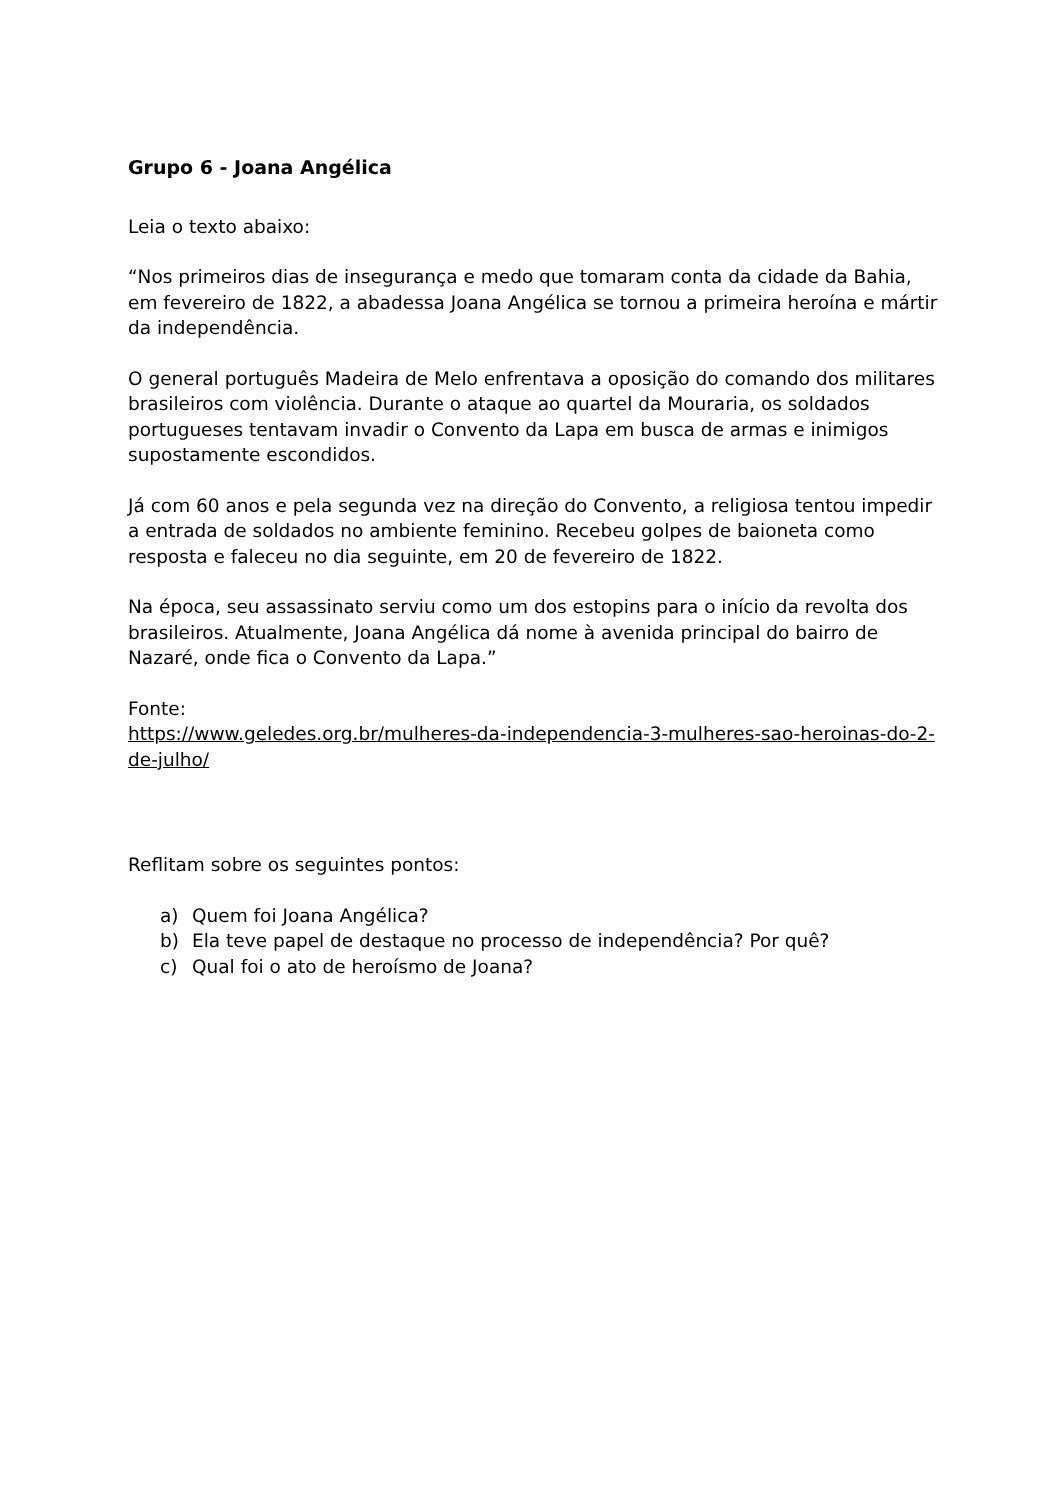Grupo 6 - Joana Angélica
Leia o texto abaixo:
“Nos primeiros dias de insegurança e medo que tomaram conta da cidade da Bahia, em fevereiro de 1822, a abadessa Joana Angélica se tornou a primeira heroína e mártir da independência.
O general português Madeira de Melo enfrentava a oposição do comando dos militares brasileiros com violência. Durante o ataque ao quartel da Mouraria, os soldados portugueses tentavam invadir o Convento da Lapa em busca de armas e inimigos supostamente escondidos.
Já com 60 anos e pela segunda vez na direção do Convento, a religiosa tentou impedir a entrada de soldados no ambiente feminino. Recebeu golpes de baioneta como resposta e faleceu no dia seguinte, em 20 de fevereiro de 1822.
Na época, seu assassinato serviu como um dos estopins para o início da revolta dos brasileiros. Atualmente, Joana Angélica dá nome à avenida principal do bairro de Nazaré, onde fica o Convento da Lapa.”
Fonte:
https://www.geledes.org.br/mulheres-da-independencia-3-mulheres-sao-heroinas-do-2-de-julho/
Reflitam sobre os seguintes pontos:
a) Quem foi Joana Angélica?
b) Ela teve papel de destaque no processo de independência? Por quê?
c) Qual foi o ato de heroísmo de Joana?